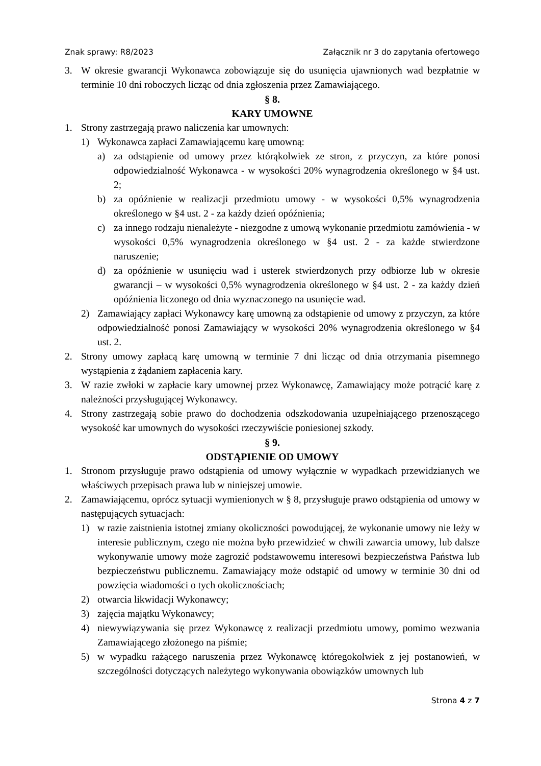Znak sprawy: R8/2023 Załącznik nr 3 do zapytania ofertowego
3. W okresie gwarancji Wykonawca zobowiązuje się do usunięcia ujawnionych wad bezpłatnie w terminie 10 dni roboczych licząc od dnia zgłoszenia przez Zamawiającego.
§ 8.
KARY UMOWNE
1. Strony zastrzegają prawo naliczenia kar umownych:
1) Wykonawca zapłaci Zamawiającemu karę umowną:
a) za odstąpienie od umowy przez którąkolwiek ze stron, z przyczyn, za które ponosi odpowiedzialność Wykonawca - w wysokości 20% wynagrodzenia określonego w §4 ust. 2;
b) za opóźnienie w realizacji przedmiotu umowy - w wysokości 0,5% wynagrodzenia określonego w §4 ust. 2 - za każdy dzień opóźnienia;
c) za innego rodzaju nienależyte - niezgodne z umową wykonanie przedmiotu zamówienia - w wysokości 0,5% wynagrodzenia określonego w §4 ust. 2 - za każde stwierdzone naruszenie;
d) za opóźnienie w usunięciu wad i usterek stwierdzonych przy odbiorze lub w okresie gwarancji – w wysokości 0,5% wynagrodzenia określonego w §4 ust. 2 - za każdy dzień opóźnienia liczonego od dnia wyznaczonego na usunięcie wad.
2) Zamawiający zapłaci Wykonawcy karę umowną za odstąpienie od umowy z przyczyn, za które odpowiedzialność ponosi Zamawiający w wysokości 20% wynagrodzenia określonego w §4 ust. 2.
2. Strony umowy zapłacą karę umowną w terminie 7 dni licząc od dnia otrzymania pisemnego wystąpienia z żądaniem zapłacenia kary.
3. W razie zwłoki w zapłacie kary umownej przez Wykonawcę, Zamawiający może potrącić karę z należności przysługującej Wykonawcy.
4. Strony zastrzegają sobie prawo do dochodzenia odszkodowania uzupełniającego przenoszącego wysokość kar umownych do wysokości rzeczywiście poniesionej szkody.
§ 9.
ODSTĄPIENIE OD UMOWY
1. Stronom przysługuje prawo odstąpienia od umowy wyłącznie w wypadkach przewidzianych we właściwych przepisach prawa lub w niniejszej umowie.
2. Zamawiającemu, oprócz sytuacji wymienionych w § 8, przysługuje prawo odstąpienia od umowy w następujących sytuacjach:
1) w razie zaistnienia istotnej zmiany okoliczności powodującej, że wykonanie umowy nie leży w interesie publicznym, czego nie można było przewidzieć w chwili zawarcia umowy, lub dalsze wykonywanie umowy może zagrozić podstawowemu interesowi bezpieczeństwa Państwa lub bezpieczeństwu publicznemu. Zamawiający może odstąpić od umowy w terminie 30 dni od powzięcia wiadomości o tych okolicznościach;
2) otwarcia likwidacji Wykonawcy;
3) zajęcia majątku Wykonawcy;
4) niewywiązywania się przez Wykonawcę z realizacji przedmiotu umowy, pomimo wezwania Zamawiającego złożonego na piśmie;
5) w wypadku rażącego naruszenia przez Wykonawcę któregokolwiek z jej postanowień, w szczególności dotyczących należytego wykonywania obowiązków umownych lub
Strona 4 z 7